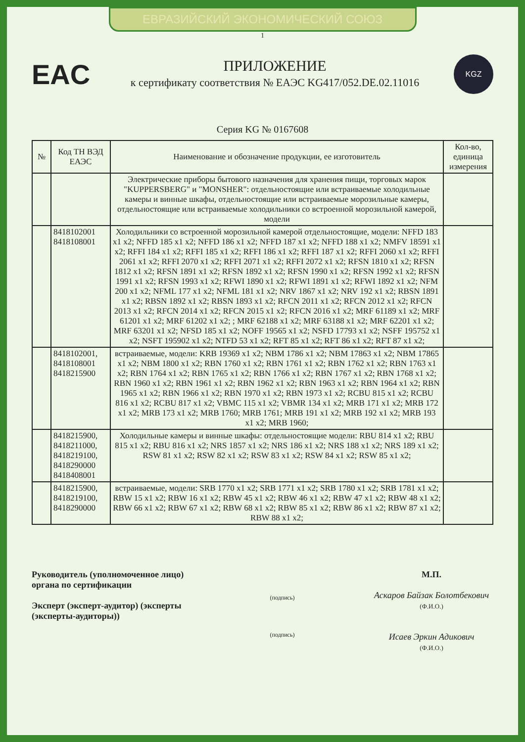ЕВРАЗИЙСКИЙ ЭКОНОМИЧЕСКИЙ СОЮЗ
1
EAC
ПРИЛОЖЕНИЕ
к сертификату соответствия № ЕАЭС KG417/052.DE.02.11016
KGZ
Серия KG № 0167608
| № | Код ТН ВЭД ЕАЭС | Наименование и обозначение продукции, ее изготовитель | Кол-во, единица измерения |
| --- | --- | --- | --- |
| | | Электрические приборы бытового назначения для хранения пищи, торговых марок "KUPPERSBERG" и "MONSHER": отдельностоящие или встраиваемые холодильные камеры и винные шкафы, отдельностоящие или встраиваемые морозильные камеры, отдельностоящие или встраиваемые холодильники со встроенной морозильной камерой, модели | |
| | 8418102001 8418108001 | Холодильники со встроенной морозильной камерой отдельностоящие, модели: NFFD 183 x1 x2; NFFD 185 x1 x2; NFFD 186 x1 x2; NFFD 187 x1 x2; NFFD 188 x1 x2; NMFV 18591 x1 x2; RFFI 184 x1 x2; RFFI 185 x1 x2; RFFI 186 x1 x2; RFFI 187 x1 x2; RFFI 2060 x1 x2; RFFI 2061 x1 x2; RFFI 2070 x1 x2; RFFI 2071 x1 x2; RFFI 2072 x1 x2; RFSN 1810 x1 x2; RFSN 1812 x1 x2; RFSN 1891 x1 x2; RFSN 1892 x1 x2; RFSN 1990 x1 x2; RFSN 1992 x1 x2; RFSN 1991 x1 x2; RFSN 1993 x1 x2; RFWI 1890 x1 x2; RFWI 1891 x1 x2; RFWI 1892 x1 x2; NFM 200 x1 x2; NFML 177 x1 x2; NFML 181 x1 x2; NRV 1867 x1 x2; NRV 192 x1 x2; RBSN 1891 x1 x2; RBSN 1892 x1 x2; RBSN 1893 x1 x2; RFCN 2011 x1 x2; RFCN 2012 x1 x2; RFCN 2013 x1 x2; RFCN 2014 x1 x2; RFCN 2015 x1 x2; RFCN 2016 x1 x2; MRF 61189 x1 x2; MRF 61201 x1 x2; MRF 61202 x1 x2; ; MRF 62188 x1 x2; MRF 63188 x1 x2; MRF 62201 x1 x2; MRF 63201 x1 x2; NFSD 185 x1 x2; NOFF 19565 x1 x2; NSFD 17793 x1 x2; NSFF 195752 x1 x2; NSFT 195902 x1 x2; NTFD 53 x1 x2; RFT 85 x1 x2; RFT 86 x1 x2; RFT 87 x1 x2; | |
| | 8418102001, 8418108001 8418215900 | встраиваемые, модели: KRB 19369 x1 x2; NBM 1786 x1 x2; NBM 17863 x1 x2; NBM 17865 x1 x2; NBM 1800 x1 x2; RBN 1760 x1 x2; RBN 1761 x1 x2; RBN 1762 x1 x2; RBN 1763 x1 x2; RBN 1764 x1 x2; RBN 1765 x1 x2; RBN 1766 x1 x2; RBN 1767 x1 x2; RBN 1768 x1 x2; RBN 1960 x1 x2; RBN 1961 x1 x2; RBN 1962 x1 x2; RBN 1963 x1 x2; RBN 1964 x1 x2; RBN 1965 x1 x2; RBN 1966 x1 x2; RBN 1970 x1 x2; RBN 1973 x1 x2; RCBU 815 x1 x2; RCBU 816 x1 x2; RCBU 817 x1 x2; VBMC 115 x1 x2; VBMR 134 x1 x2; MRB 171 x1 x2; MRB 172 x1 x2; MRB 173 x1 x2; MRB 1760; MRB 1761; MRB 191 x1 x2; MRB 192 x1 x2; MRB 193 x1 x2; MRB 1960; | |
| | 8418215900, 8418211000, 8418219100, 8418290000 8418408001 | Холодильные камеры и винные шкафы: отдельностоящие модели: RBU 814 x1 x2; RBU 815 x1 x2; RBU 816 x1 x2; NRS 1857 x1 x2; NRS 186 x1 x2; NRS 188 x1 x2; NRS 189 x1 x2; RSW 81 x1 x2; RSW 82 x1 x2; RSW 83 x1 x2; RSW 84 x1 x2; RSW 85 x1 x2; | |
| | 8418215900, 8418219100, 8418290000 | встраиваемые, модели: SRB 1770 x1 x2; SRB 1771 x1 x2; SRB 1780 x1 x2; SRB 1781 x1 x2; RBW 15 x1 x2; RBW 16 x1 x2; RBW 45 x1 x2; RBW 46 x1 x2; RBW 47 x1 x2; RBW 48 x1 x2; RBW 66 x1 x2; RBW 67 x1 x2; RBW 68 x1 x2; RBW 85 x1 x2; RBW 86 x1 x2; RBW 87 x1 x2; RBW 88 x1 x2; | |
Руководитель (уполномоченное лицо) органа по сертификации
Эксперт (эксперт-аудитор) (эксперты (эксперты-аудиторы))
(подпись)
(подпись)
М.П.
Аскаров Байзак Болотбекович
(Ф.И.О.)
Исаев Эркин Адикович
(Ф.И.О.)